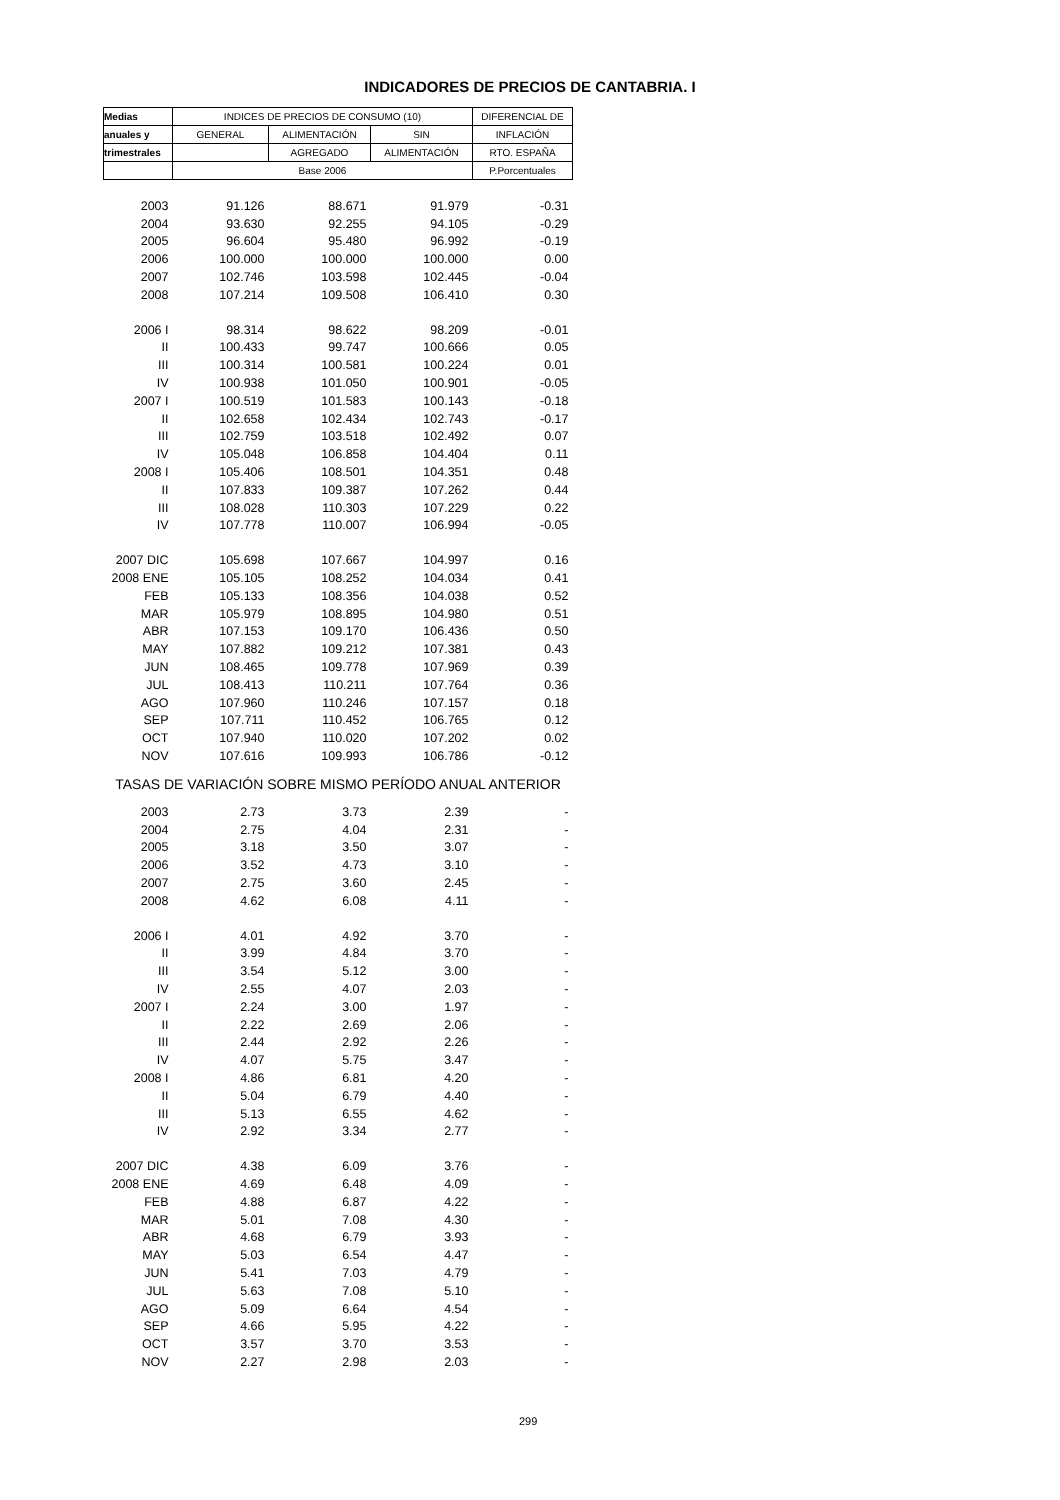INDICADORES DE PRECIOS DE CANTABRIA. I
| Medias | INDICES DE PRECIOS DE CONSUMO (10) | | | DIFERENCIAL DE |
| --- | --- | --- | --- | --- |
| anuales y | GENERAL | ALIMENTACIÓN | SIN | INFLACIÓN |
| trimestrales | | AGREGADO | ALIMENTACIÓN | RTO. ESPAÑA |
| | Base 2006 | | | P.Porcentuales |
| 2003 | 91.126 | 88.671 | 91.979 | -0.31 |
| 2004 | 93.630 | 92.255 | 94.105 | -0.29 |
| 2005 | 96.604 | 95.480 | 96.992 | -0.19 |
| 2006 | 100.000 | 100.000 | 100.000 | 0.00 |
| 2007 | 102.746 | 103.598 | 102.445 | -0.04 |
| 2008 | 107.214 | 109.508 | 106.410 | 0.30 |
| 2006 I | 98.314 | 98.622 | 98.209 | -0.01 |
| II | 100.433 | 99.747 | 100.666 | 0.05 |
| III | 100.314 | 100.581 | 100.224 | 0.01 |
| IV | 100.938 | 101.050 | 100.901 | -0.05 |
| 2007 I | 100.519 | 101.583 | 100.143 | -0.18 |
| II | 102.658 | 102.434 | 102.743 | -0.17 |
| III | 102.759 | 103.518 | 102.492 | 0.07 |
| IV | 105.048 | 106.858 | 104.404 | 0.11 |
| 2008 I | 105.406 | 108.501 | 104.351 | 0.48 |
| II | 107.833 | 109.387 | 107.262 | 0.44 |
| III | 108.028 | 110.303 | 107.229 | 0.22 |
| IV | 107.778 | 110.007 | 106.994 | -0.05 |
| 2007 DIC | 105.698 | 107.667 | 104.997 | 0.16 |
| 2008 ENE | 105.105 | 108.252 | 104.034 | 0.41 |
| FEB | 105.133 | 108.356 | 104.038 | 0.52 |
| MAR | 105.979 | 108.895 | 104.980 | 0.51 |
| ABR | 107.153 | 109.170 | 106.436 | 0.50 |
| MAY | 107.882 | 109.212 | 107.381 | 0.43 |
| JUN | 108.465 | 109.778 | 107.969 | 0.39 |
| JUL | 108.413 | 110.211 | 107.764 | 0.36 |
| AGO | 107.960 | 110.246 | 107.157 | 0.18 |
| SEP | 107.711 | 110.452 | 106.765 | 0.12 |
| OCT | 107.940 | 110.020 | 107.202 | 0.02 |
| NOV | 107.616 | 109.993 | 106.786 | -0.12 |
| TASAS DE VARIACIÓN SOBRE MISMO PERÍODO ANUAL ANTERIOR | | | | |
| 2003 | 2.73 | 3.73 | 2.39 | - |
| 2004 | 2.75 | 4.04 | 2.31 | - |
| 2005 | 3.18 | 3.50 | 3.07 | - |
| 2006 | 3.52 | 4.73 | 3.10 | - |
| 2007 | 2.75 | 3.60 | 2.45 | - |
| 2008 | 4.62 | 6.08 | 4.11 | - |
| 2006 I | 4.01 | 4.92 | 3.70 | - |
| II | 3.99 | 4.84 | 3.70 | - |
| III | 3.54 | 5.12 | 3.00 | - |
| IV | 2.55 | 4.07 | 2.03 | - |
| 2007 I | 2.24 | 3.00 | 1.97 | - |
| II | 2.22 | 2.69 | 2.06 | - |
| III | 2.44 | 2.92 | 2.26 | - |
| IV | 4.07 | 5.75 | 3.47 | - |
| 2008 I | 4.86 | 6.81 | 4.20 | - |
| II | 5.04 | 6.79 | 4.40 | - |
| III | 5.13 | 6.55 | 4.62 | - |
| IV | 2.92 | 3.34 | 2.77 | - |
| 2007 DIC | 4.38 | 6.09 | 3.76 | - |
| 2008 ENE | 4.69 | 6.48 | 4.09 | - |
| FEB | 4.88 | 6.87 | 4.22 | - |
| MAR | 5.01 | 7.08 | 4.30 | - |
| ABR | 4.68 | 6.79 | 3.93 | - |
| MAY | 5.03 | 6.54 | 4.47 | - |
| JUN | 5.41 | 7.03 | 4.79 | - |
| JUL | 5.63 | 7.08 | 5.10 | - |
| AGO | 5.09 | 6.64 | 4.54 | - |
| SEP | 4.66 | 5.95 | 4.22 | - |
| OCT | 3.57 | 3.70 | 3.53 | - |
| NOV | 2.27 | 2.98 | 2.03 | - |
299